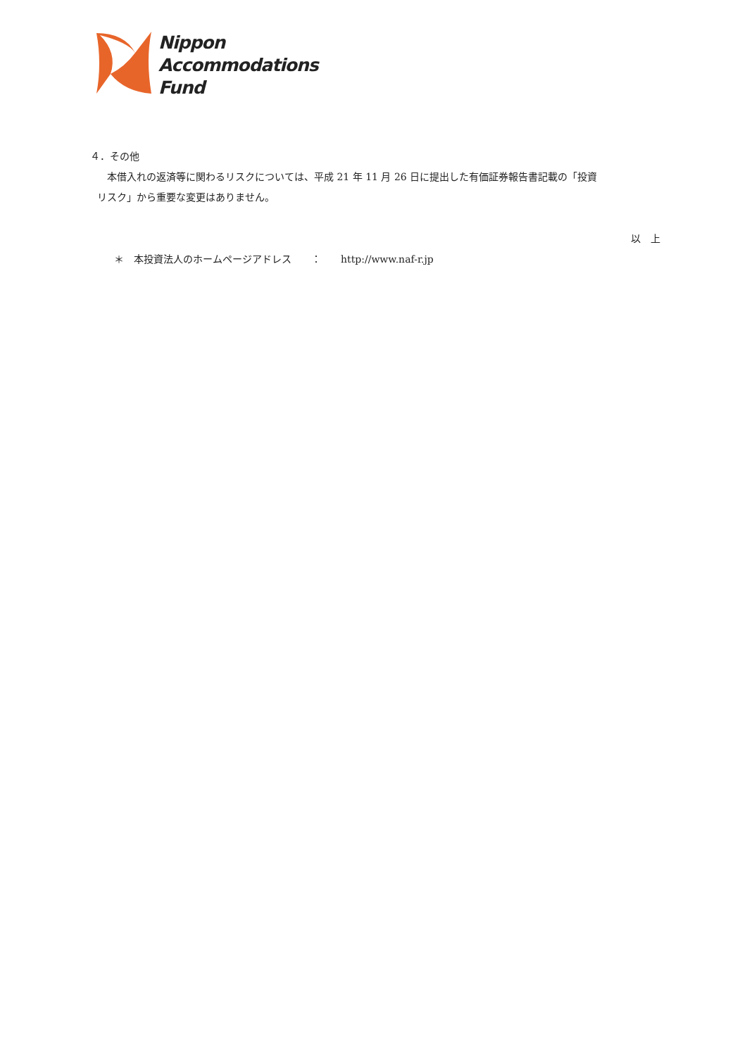Nippon
Accommodations
Fund
４．その他
本借入れの返済等に関わるリスクについては、平成 21 年 11 月 26 日に提出した有価証券報告書記載の「投資
リスク」から重要な変更はありません。
以　上
＊　本投資法人のホームページアドレス　　：　　http://www.naf-r.jp